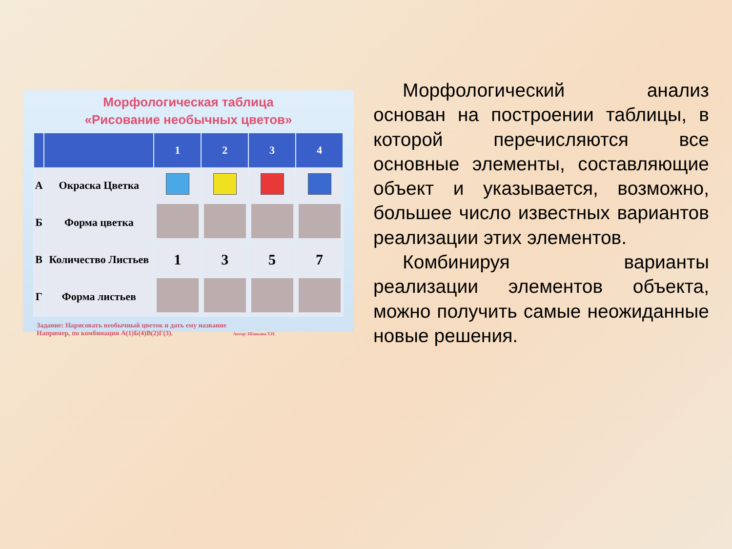Морфологическая таблица
«Рисование необычных цветов»
| | | 1 | 2 | 3 | 4 |
| --- | --- | --- | --- | --- | --- |
| А | Окраска Цветка | | | | |
| Б | Форма цветка | | | | |
| В | Количество Листьев | 1 | 3 | 5 | 7 |
| Г | Форма листьев | | | | |
Задание: Нарисовать необычный цветок и дать ему название
Например, по комбинации А(1)Б(4)В(2)Г(3). Автор: Шавкова Т.Н.
Морфологический анализ основан на построении таблицы, в которой перечисляются все основные элементы, составляющие объект и указывается, возможно, большее число известных вариантов реализации этих элементов.
Комбинируя варианты реализации элементов объекта, можно получить самые неожиданные новые решения.